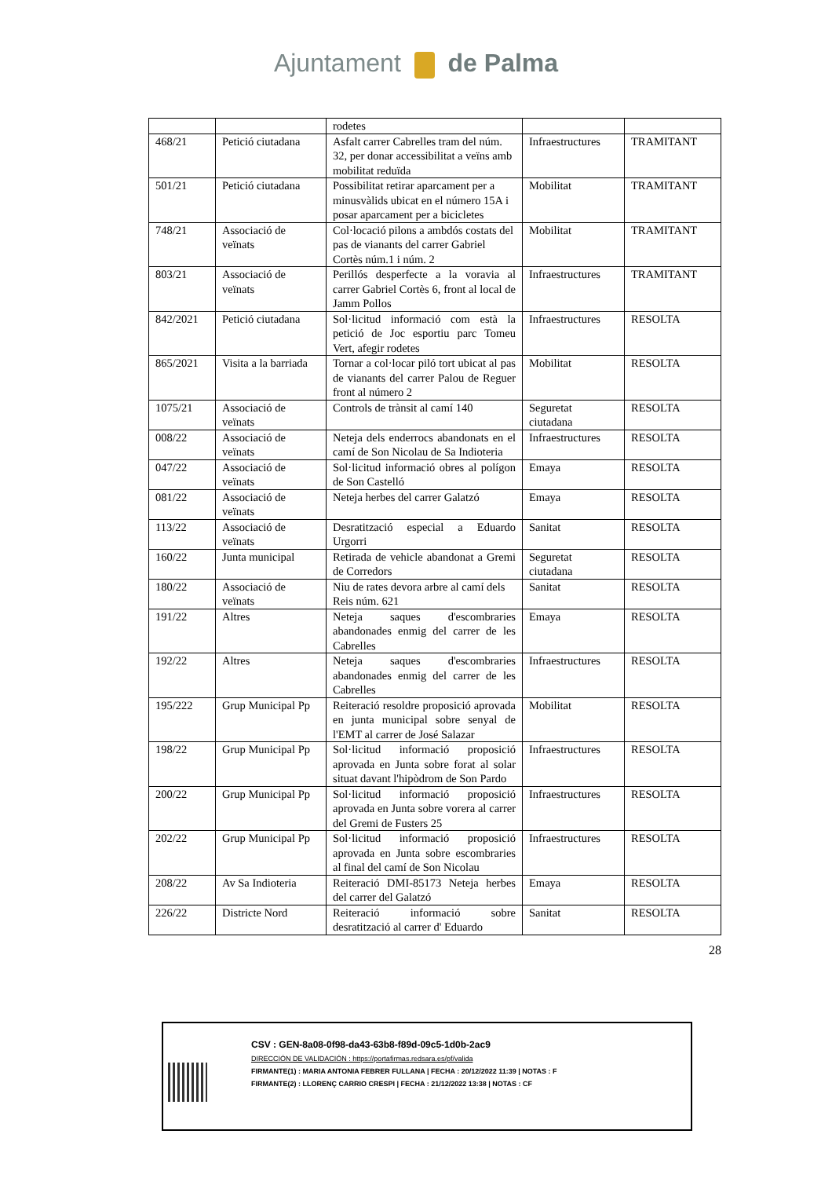Ajuntament de Palma
| | | rodetes | | |
| 468/21 | Petició ciutadana | Asfalt carrer Cabrelles tram del núm. 32, per donar accessibilitat a veïns amb mobilitat reduïda | Infraestructures | TRAMITANT |
| 501/21 | Petició ciutadana | Possibilitat retirar aparcament per a minusvàlids ubicat en el número 15A i posar aparcament per a bicicletes | Mobilitat | TRAMITANT |
| 748/21 | Associació de veïnats | Col·locació pilons a ambdós costats del pas de vianants del carrer Gabriel Cortès núm.1 i núm. 2 | Mobilitat | TRAMITANT |
| 803/21 | Associació de veïnats | Perillós desperfecte a la voravia al carrer Gabriel Cortès 6, front al local de Jamm Pollos | Infraestructures | TRAMITANT |
| 842/2021 | Petició ciutadana | Sol·licitud informació com està la petició de Joc esportiu parc Tomeu Vert, afegir rodetes | Infraestructures | RESOLTA |
| 865/2021 | Visita a la barriada | Tornar a col·locar piló tort ubicat al pas de vianants del carrer Palou de Reguer front al número 2 | Mobilitat | RESOLTA |
| 1075/21 | Associació de veïnats | Controls de trànsit al camí 140 | Seguretat ciutadana | RESOLTA |
| 008/22 | Associació de veïnats | Neteja dels enderrocs abandonats en el camí de Son Nicolau de Sa Indioteria | Infraestructures | RESOLTA |
| 047/22 | Associació de veïnats | Sol·licitud informació obres al polígon de Son Castelló | Emaya | RESOLTA |
| 081/22 | Associació de veïnats | Neteja herbes del carrer Galatzó | Emaya | RESOLTA |
| 113/22 | Associació de veïnats | Desratització especial a Eduardo Urgorri | Sanitat | RESOLTA |
| 160/22 | Junta municipal | Retirada de vehicle abandonat a Gremi de Corredors | Seguretat ciutadana | RESOLTA |
| 180/22 | Associació de veïnats | Niu de rates devora arbre al camí dels Reis núm. 621 | Sanitat | RESOLTA |
| 191/22 | Altres | Neteja saques d'escombraries abandonades enmig del carrer de les Cabrelles | Emaya | RESOLTA |
| 192/22 | Altres | Neteja saques d'escombraries abandonades enmig del carrer de les Cabrelles | Infraestructures | RESOLTA |
| 195/222 | Grup Municipal Pp | Reiteració resoldre proposició aprovada en junta municipal sobre senyal de l'EMT al carrer de José Salazar | Mobilitat | RESOLTA |
| 198/22 | Grup Municipal Pp | Sol·licitud informació proposició aprovada en Junta sobre forat al solar situat davant l'hipòdrom de Son Pardo | Infraestructures | RESOLTA |
| 200/22 | Grup Municipal Pp | Sol·licitud informació proposició aprovada en Junta sobre vorera al carrer del Gremi de Fusters 25 | Infraestructures | RESOLTA |
| 202/22 | Grup Municipal Pp | Sol·licitud informació proposició aprovada en Junta sobre escombraries al final del camí de Son Nicolau | Infraestructures | RESOLTA |
| 208/22 | Av Sa Indioteria | Reiteració DMI-85173 Neteja herbes del carrer del Galatzó | Emaya | RESOLTA |
| 226/22 | Districte Nord | Reiteració informació sobre desratització al carrer d' Eduardo | Sanitat | RESOLTA |
28
CSV : GEN-8a08-0f98-da43-63b8-f89d-09c5-1d0b-2ac9
DIRECCIÓN DE VALIDACIÓN : https://portafirmas.redsara.es/pf/valida
FIRMANTE(1) : MARIA ANTONIA FEBRER FULLANA | FECHA : 20/12/2022 11:39 | NOTAS : F
FIRMANTE(2) : LLORENÇ CARRIO CRESPI | FECHA : 21/12/2022 13:38 | NOTAS : CF